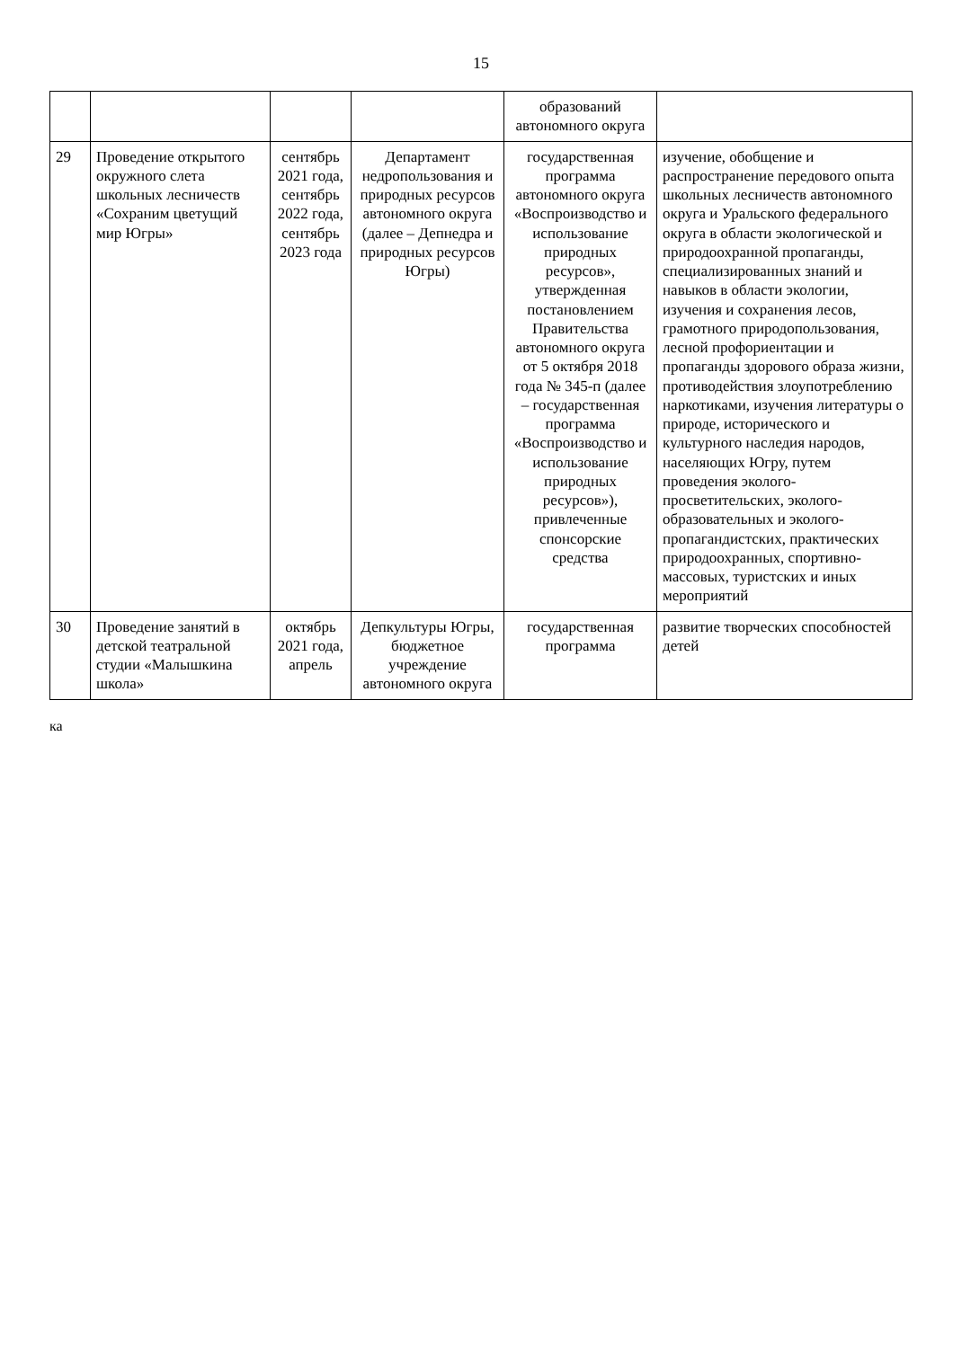15
| | | | | образований автономного округа | |
| 29 | Проведение открытого окружного слета школьных лесничеств «Сохраним цветущий мир Югры» | сентябрь 2021 года, сентябрь 2022 года, сентябрь 2023 года | Департамент недропользования и природных ресурсов автономного округа (далее – Депнедра и природных ресурсов Югры) | государственная программа автономного округа «Воспроизводство и использование природных ресурсов», утвержденная постановлением Правительства автономного округа от 5 октября 2018 года № 345-п (далее – государственная программа «Воспроизводство и использование природных ресурсов»), привлеченные спонсорские средства | изучение, обобщение и распространение передового опыта школьных лесничеств автономного округа и Уральского федерального округа в области экологической и природоохранной пропаганды, специализированных знаний и навыков в области экологии, изучения и сохранения лесов, грамотного природопользования, лесной профориентации и пропаганды здорового образа жизни, противодействия злоупотреблению наркотиками, изучения литературы о природе, исторического и культурного наследия народов, населяющих Югру, путем проведения эколого-просветительских, эколого-образовательных и эколого-пропагандистских, практических природоохранных, спортивно-массовых, туристских и иных мероприятий |
| 30 | Проведение занятий в детской театральной студии «Малышкина школа» | октябрь 2021 года, апрель | Депкультуры Югры, бюджетное учреждение автономного округа | государственная программа | развитие творческих способностей детей |
ка